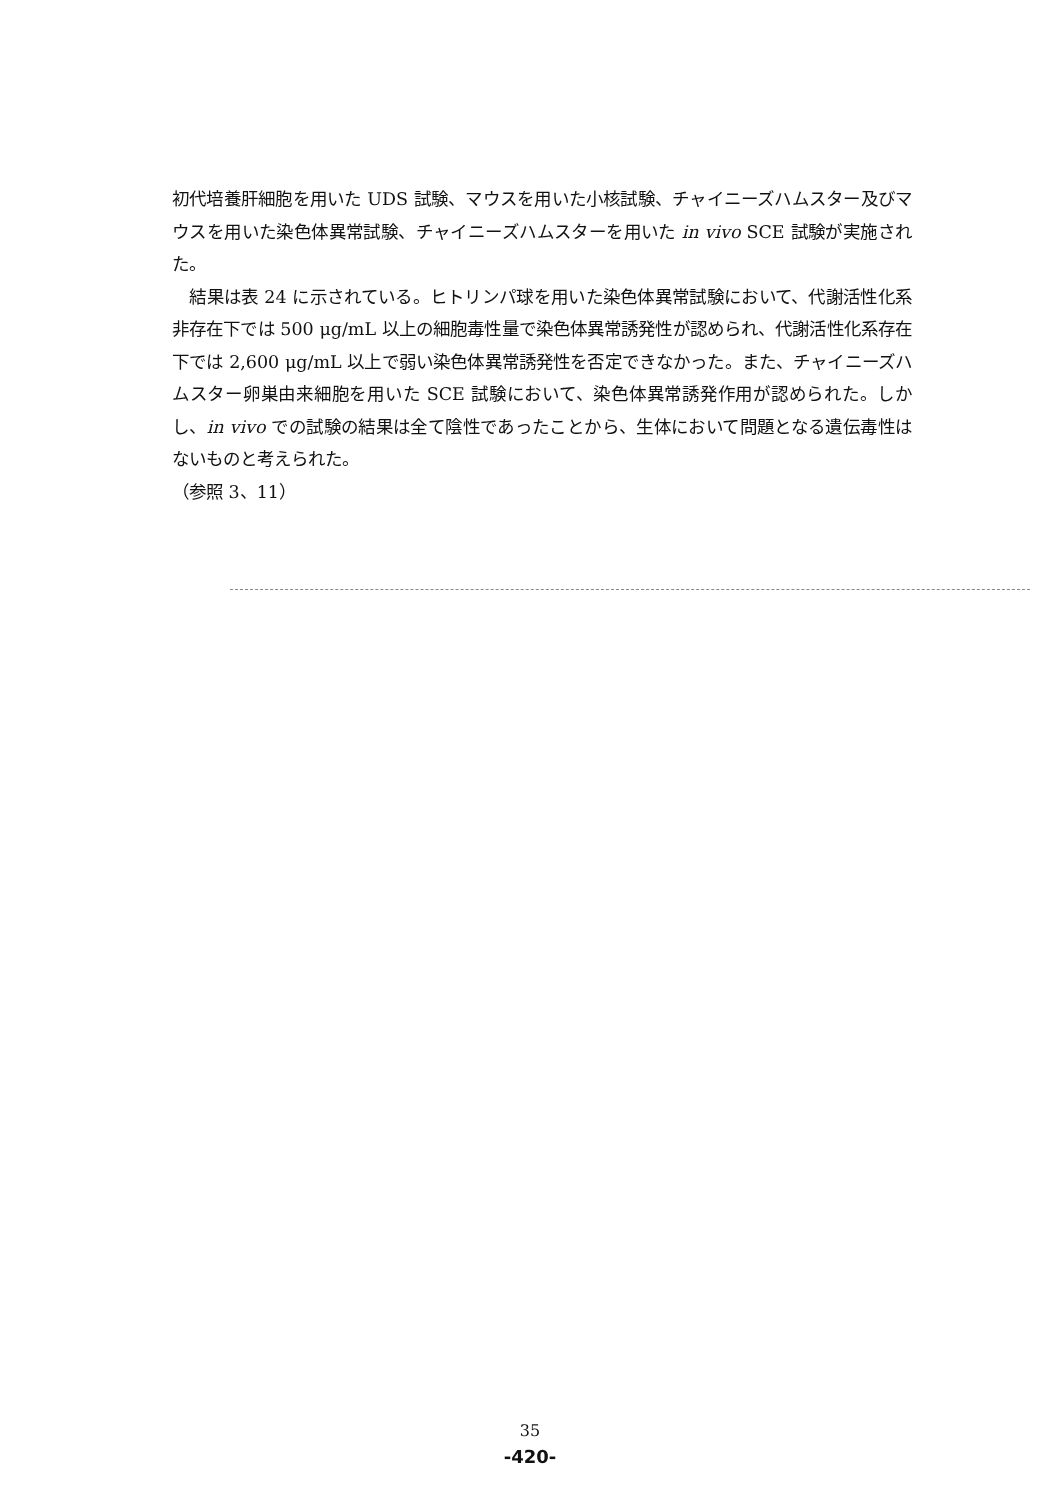初代培養肝細胞を用いた UDS 試験、マウスを用いた小核試験、チャイニーズハムスター及びマウスを用いた染色体異常試験、チャイニーズハムスターを用いた in vivo SCE 試験が実施された。
　結果は表 24 に示されている。ヒトリンパ球を用いた染色体異常試験において、代謝活性化系非存在下では 500 μg/mL 以上の細胞毒性量で染色体異常誘発性が認められ、代謝活性化系存在下では 2,600 μg/mL 以上で弱い染色体異常誘発性を否定できなかった。また、チャイニーズハムスター卵巣由来細胞を用いた SCE 試験において、染色体異常誘発作用が認められた。しかし、in vivo での試験の結果は全て陰性であったことから、生体において問題となる遺伝毒性はないものと考えられた。
（参照 3、11）
35
-420-